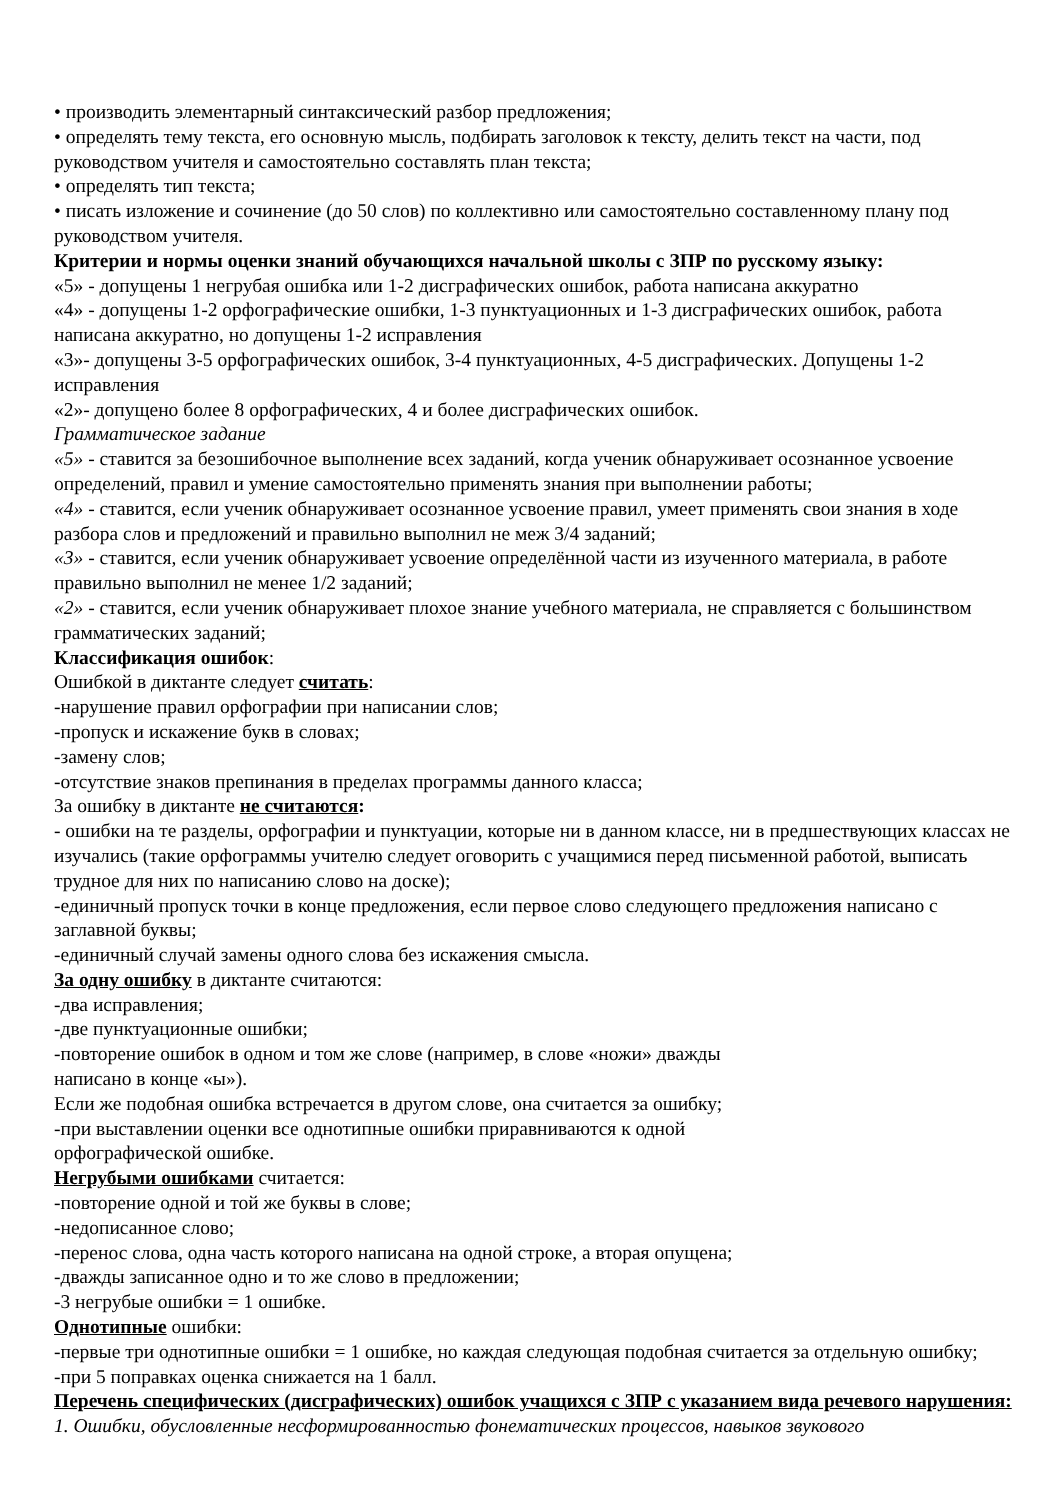• производить элементарный синтаксический разбор предложения;
• определять тему текста, его основную мысль, подбирать заголовок к тексту, делить текст на части, под руководством учителя и самостоятельно составлять план текста;
• определять тип текста;
• писать изложение и сочинение (до 50 слов) по коллективно или самостоятельно составленному плану под руководством учителя.
Критерии и нормы оценки знаний обучающихся начальной школы с ЗПР по русскому языку:
«5» - допущены 1 негрубая ошибка или 1-2 дисграфических ошибок, работа написана аккуратно
«4» - допущены 1-2 орфографические ошибки, 1-3 пунктуационных и 1-3 дисграфических ошибок, работа написана аккуратно, но допущены 1-2 исправления
«3»- допущены 3-5 орфографических ошибок, 3-4 пунктуационных, 4-5 дисграфических. Допущены 1-2 исправления
«2»- допущено более 8 орфографических, 4 и более дисграфических ошибок.
Грамматическое задание
«5» - ставится за безошибочное выполнение всех заданий, когда ученик обнаруживает осознанное усвоение определений, правил и умение самостоятельно применять знания при выполнении работы;
«4» - ставится, если ученик обнаруживает осознанное усвоение правил, умеет применять свои знания в ходе разбора слов и предложений и правильно выполнил не меж 3/4 заданий;
«3» - ставится, если ученик обнаруживает усвоение определённой части из изученного материала, в работе правильно выполнил не менее 1/2 заданий;
«2» - ставится, если ученик обнаруживает плохое знание учебного материала, не справляется с большинством грамматических заданий;
Классификация ошибок:
Ошибкой в диктанте следует считать:
-нарушение правил орфографии при написании слов;
-пропуск и искажение букв в словах;
-замену слов;
-отсутствие знаков препинания в пределах программы данного класса;
За ошибку в диктанте не считаются:
- ошибки на те разделы, орфографии и пунктуации, которые ни в данном классе, ни в предшествующих классах не изучались (такие орфограммы учителю следует оговорить с учащимися перед письменной работой, выписать трудное для них по написанию слово на доске);
-единичный пропуск точки в конце предложения, если первое слово следующего предложения написано с заглавной буквы;
-единичный случай замены одного слова без искажения смысла.
За одну ошибку в диктанте считаются:
-два исправления;
-две пунктуационные ошибки;
-повторение ошибок в одном и том же слове (например, в слове «ножи» дважды
написано в конце «ы»).
Если же подобная ошибка встречается в другом слове, она считается за ошибку;
-при выставлении оценки все однотипные ошибки приравниваются к одной
орфографической ошибке.
Негрубыми ошибками считается:
-повторение одной и той же буквы в слове;
-недописанное слово;
-перенос слова, одна часть которого написана на одной строке, а вторая опущена;
-дважды записанное одно и то же слово в предложении;
-3 негрубые ошибки = 1 ошибке.
Однотипные ошибки:
-первые три однотипные ошибки = 1 ошибке, но каждая следующая подобная считается за отдельную ошибку;
-при 5 поправках оценка снижается на 1 балл.
Перечень специфических (дисграфических) ошибок учащихся с ЗПР с указанием вида речевого нарушения:
1. Ошибки, обусловленные несформированностью фонематических процессов, навыков звукового